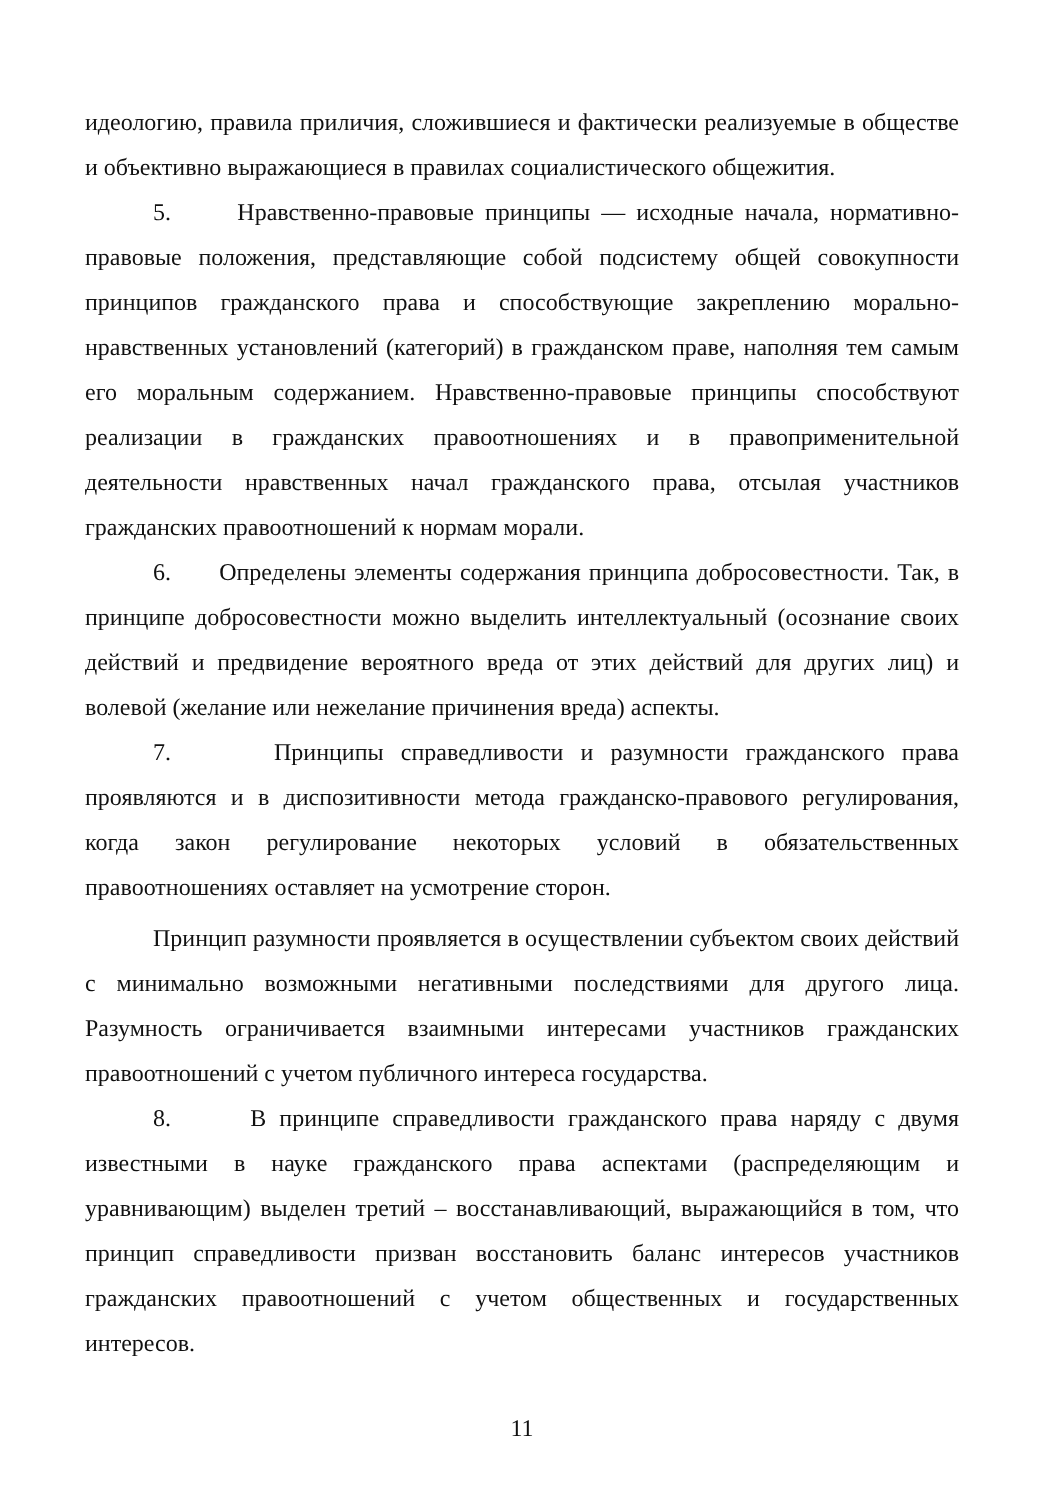идеологию, правила приличия, сложившиеся и фактически реализуемые в обществе и объективно выражающиеся в правилах социалистического общежития.
5. Нравственно-правовые принципы — исходные начала, нормативно-правовые положения, представляющие собой подсистему общей совокупности принципов гражданского права и способствующие закреплению морально-нравственных установлений (категорий) в гражданском праве, наполняя тем самым его моральным содержанием. Нравственно-правовые принципы способствуют реализации в гражданских правоотношениях и в правоприменительной деятельности нравственных начал гражданского права, отсылая участников гражданских правоотношений к нормам морали.
6. Определены элементы содержания принципа добросовестности. Так, в принципе добросовестности можно выделить интеллектуальный (осознание своих действий и предвидение вероятного вреда от этих действий для других лиц) и волевой (желание или нежелание причинения вреда) аспекты.
7. Принципы справедливости и разумности гражданского права проявляются и в диспозитивности метода гражданско-правового регулирования, когда закон регулирование некоторых условий в обязательственных правоотношениях оставляет на усмотрение сторон.
Принцип разумности проявляется в осуществлении субъектом своих действий с минимально возможными негативными последствиями для другого лица. Разумность ограничивается взаимными интересами участников гражданских правоотношений с учетом публичного интереса государства.
8. В принципе справедливости гражданского права наряду с двумя известными в науке гражданского права аспектами (распределяющим и уравнивающим) выделен третий – восстанавливающий, выражающийся в том, что принцип справедливости призван восстановить баланс интересов участников гражданских правоотношений с учетом общественных и государственных интересов.
11